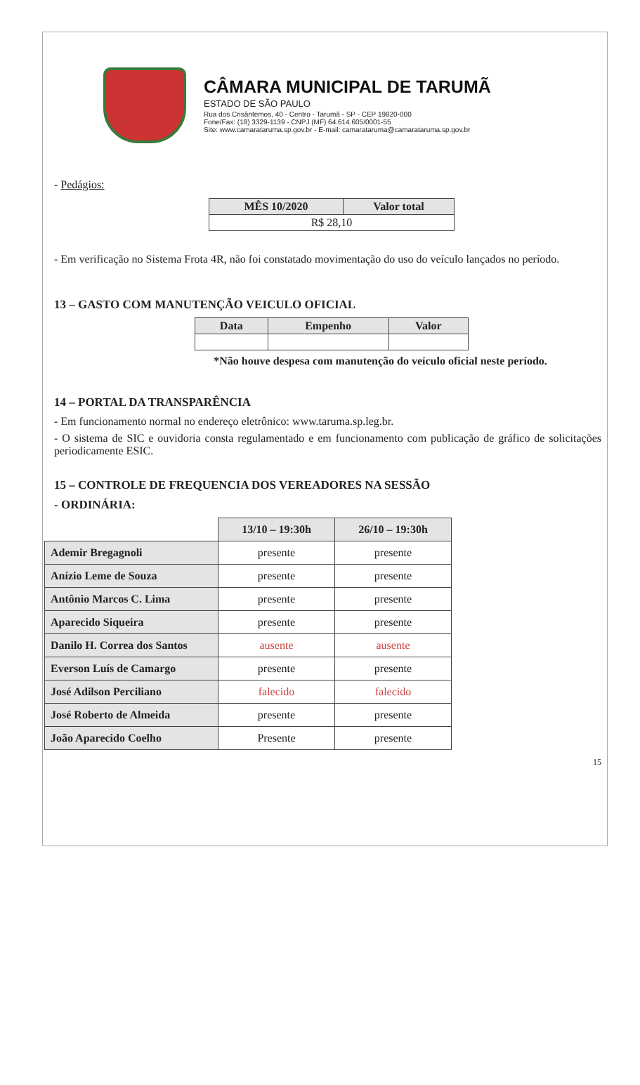CÂMARA MUNICIPAL DE TARUMÃ
ESTADO DE SÃO PAULO
Rua dos Crisântemos, 40 - Centro - Tarumã - SP - CEP 19820-000
Fone/Fax: (18) 3329-1139 - CNPJ (MF) 64.614.605/0001-55
Site: www.camarataruma.sp.gov.br - E-mail: camarataruma@camarataruma.sp.gov.br
- Pedágios:
| MÊS 10/2020 | Valor total |
| --- | --- |
| R$ 28,10 | |
- Em verificação no Sistema Frota 4R, não foi constatado movimentação do uso do veículo lançados no período.
13 – GASTO COM MANUTENÇÃO VEICULO OFICIAL
| Data | Empenho | Valor |
| --- | --- | --- |
*Não houve despesa com manutenção do veículo oficial neste período.
14 – PORTAL DA TRANSPARÊNCIA
- Em funcionamento normal no endereço eletrônico: www.taruma.sp.leg.br.
- O sistema de SIC e ouvidoria consta regulamentado e em funcionamento com publicação de gráfico de solicitações periodicamente ESIC.
15 – CONTROLE DE FREQUENCIA DOS VEREADORES NA SESSÃO
- ORDINÁRIA:
| | 13/10 – 19:30h | 26/10 – 19:30h |
| Ademir Bregagnoli | presente | presente |
| Anízio Leme de Souza | presente | presente |
| Antônio Marcos C. Lima | presente | presente |
| Aparecido Siqueira | presente | presente |
| Danilo H. Correa dos Santos | ausente | ausente |
| Everson Luís de Camargo | presente | presente |
| José Adilson Perciliano | falecido | falecido |
| José Roberto de Almeida | presente | presente |
| João Aparecido Coelho | Presente | presente |
15